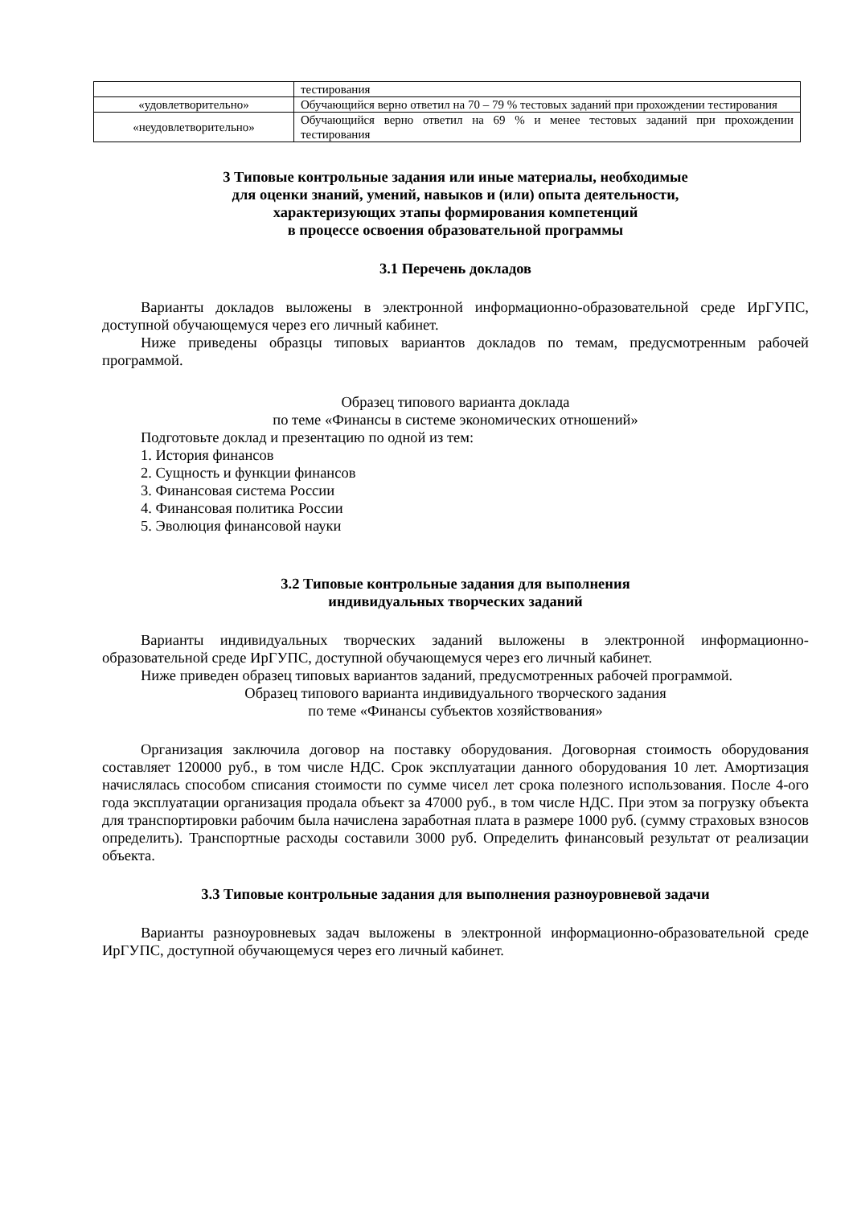| | тестирования |
| «удовлетворительно» | Обучающийся верно ответил на 70 – 79 % тестовых заданий при прохождении тестирования |
| «неудовлетворительно» | Обучающийся верно ответил на 69 % и менее тестовых заданий при прохождении тестирования |
3 Типовые контрольные задания или иные материалы, необходимые
для оценки знаний, умений, навыков и (или) опыта деятельности,
характеризующих этапы формирования компетенций
в процессе освоения образовательной программы
3.1 Перечень докладов
Варианты докладов выложены в электронной информационно-образовательной среде ИрГУПС, доступной обучающемуся через его личный кабинет.
Ниже приведены образцы типовых вариантов докладов по темам, предусмотренным рабочей программой.
Образец типового варианта доклада
по теме «Финансы в системе экономических отношений»
Подготовьте доклад и презентацию по одной из тем:
1. История финансов
2. Сущность и функции финансов
3. Финансовая система России
4. Финансовая политика России
5. Эволюция финансовой науки
3.2 Типовые контрольные задания для выполнения
индивидуальных творческих заданий
Варианты индивидуальных творческих заданий выложены в электронной информационно-образовательной среде ИрГУПС, доступной обучающемуся через его личный кабинет.
Ниже приведен образец типовых вариантов заданий, предусмотренных рабочей программой.
Образец типового варианта индивидуального творческого задания
по теме «Финансы субъектов хозяйствования»
Организация заключила договор на поставку оборудования. Договорная стоимость оборудования составляет 120000 руб., в том числе НДС. Срок эксплуатации данного оборудования 10 лет. Амортизация начислялась способом списания стоимости по сумме чисел лет срока полезного использования. После 4-ого года эксплуатации организация продала объект за 47000 руб., в том числе НДС. При этом за погрузку объекта для транспортировки рабочим была начислена заработная плата в размере 1000 руб. (сумму страховых взносов определить). Транспортные расходы составили 3000 руб. Определить финансовый результат от реализации объекта.
3.3 Типовые контрольные задания для выполнения разноуровневой задачи
Варианты разноуровневых задач выложены в электронной информационно-образовательной среде ИрГУПС, доступной обучающемуся через его личный кабинет.